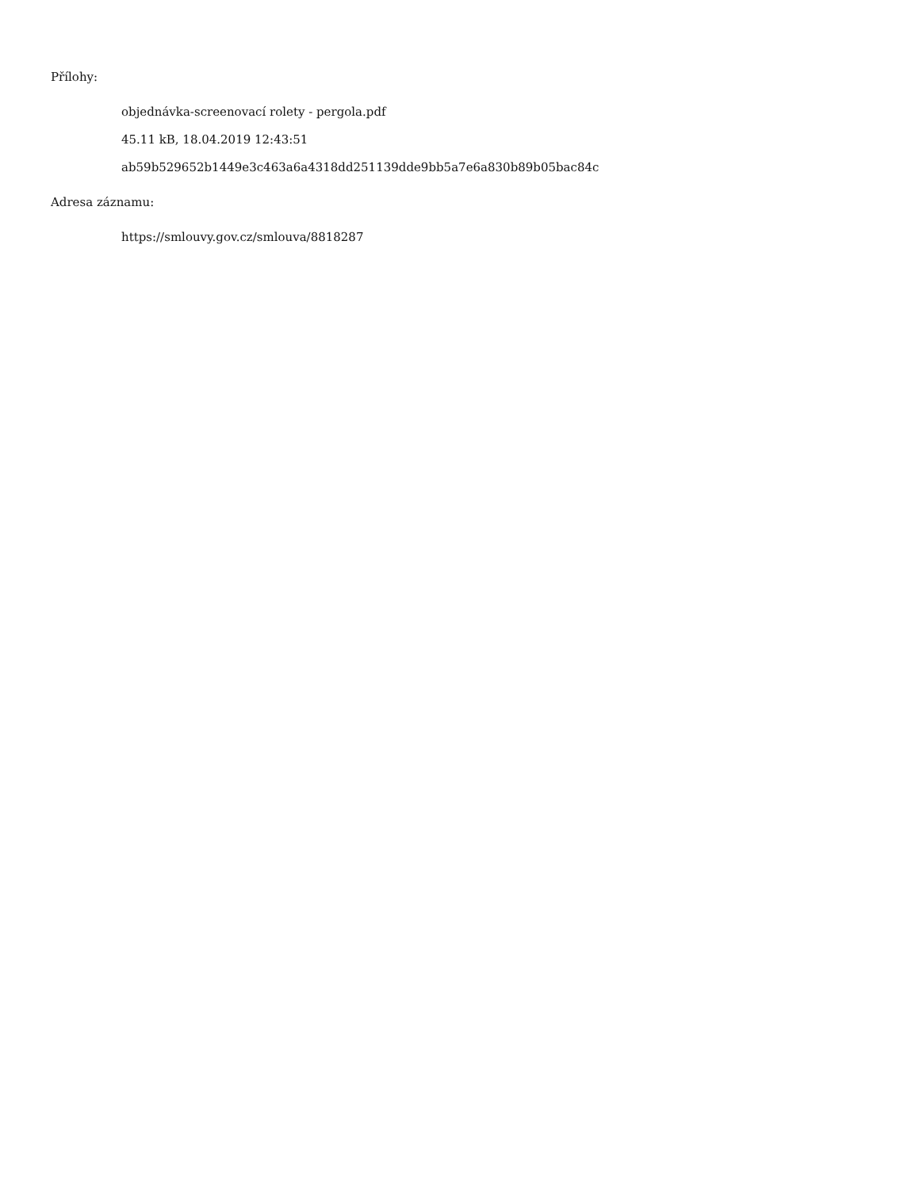Přílohy:
objednávka-screenovací rolety - pergola.pdf
45.11 kB, 18.04.2019 12:43:51
ab59b529652b1449e3c463a6a4318dd251139dde9bb5a7e6a830b89b05bac84c
Adresa záznamu:
https://smlouvy.gov.cz/smlouva/8818287